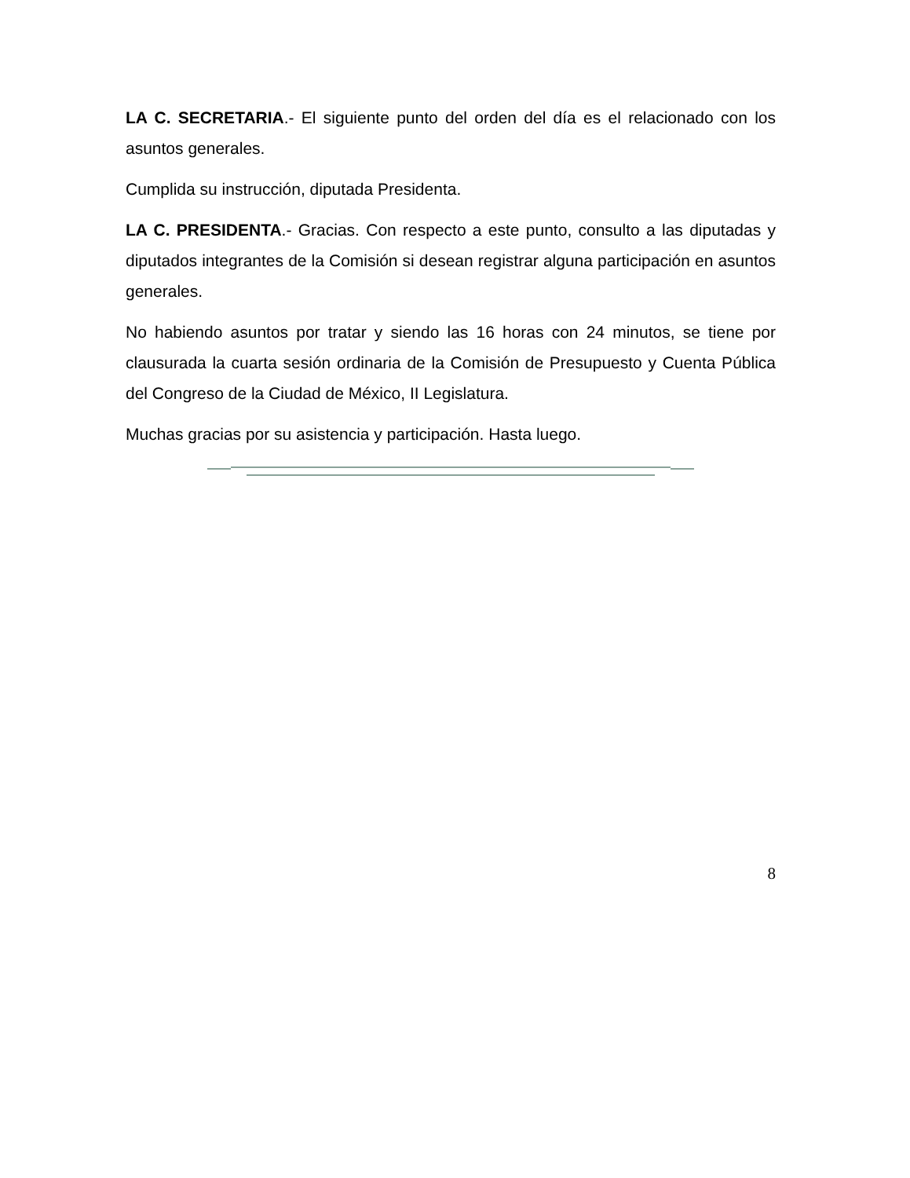LA C. SECRETARIA.- El siguiente punto del orden del día es el relacionado con los asuntos generales.
Cumplida su instrucción, diputada Presidenta.
LA C. PRESIDENTA.- Gracias. Con respecto a este punto, consulto a las diputadas y diputados integrantes de la Comisión si desean registrar alguna participación en asuntos generales.
No habiendo asuntos por tratar y siendo las 16 horas con 24 minutos, se tiene por clausurada la cuarta sesión ordinaria de la Comisión de Presupuesto y Cuenta Pública del Congreso de la Ciudad de México, II Legislatura.
Muchas gracias por su asistencia y participación. Hasta luego.
8